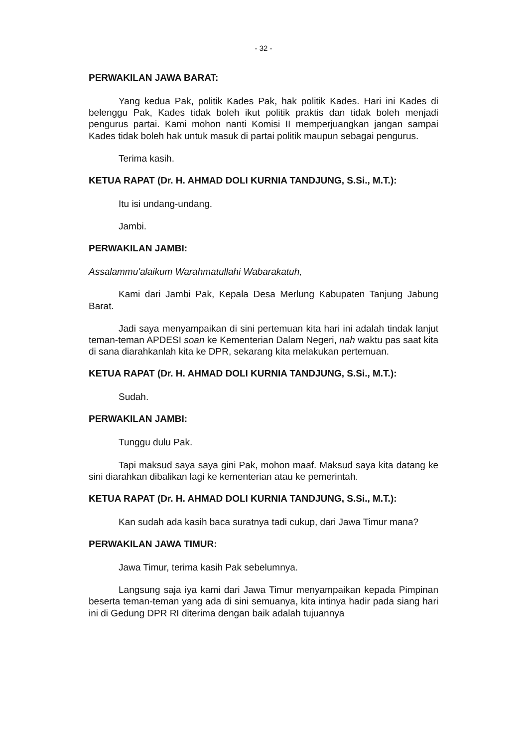- 32 -
PERWAKILAN JAWA BARAT:
Yang kedua Pak, politik Kades Pak, hak politik Kades. Hari ini Kades di belenggu Pak, Kades tidak boleh ikut politik praktis dan tidak boleh menjadi pengurus partai. Kami mohon nanti Komisi II memperjuangkan jangan sampai Kades tidak boleh hak untuk masuk di partai politik maupun sebagai pengurus.
Terima kasih.
KETUA RAPAT (Dr. H. AHMAD DOLI KURNIA TANDJUNG, S.Si., M.T.):
Itu isi undang-undang.
Jambi.
PERWAKILAN JAMBI:
Assalammu'alaikum Warahmatullahi Wabarakatuh,
Kami dari Jambi Pak, Kepala Desa Merlung Kabupaten Tanjung Jabung Barat.
Jadi saya menyampaikan di sini pertemuan kita hari ini adalah tindak lanjut teman-teman APDESI soan ke Kementerian Dalam Negeri, nah waktu pas saat kita di sana diarahkanlah kita ke DPR, sekarang kita melakukan pertemuan.
KETUA RAPAT (Dr. H. AHMAD DOLI KURNIA TANDJUNG, S.Si., M.T.):
Sudah.
PERWAKILAN JAMBI:
Tunggu dulu Pak.
Tapi maksud saya saya gini Pak, mohon maaf. Maksud saya kita datang ke sini diarahkan dibalikan lagi ke kementerian atau ke pemerintah.
KETUA RAPAT (Dr. H. AHMAD DOLI KURNIA TANDJUNG, S.Si., M.T.):
Kan sudah ada kasih baca suratnya tadi cukup, dari Jawa Timur mana?
PERWAKILAN JAWA TIMUR:
Jawa Timur, terima kasih Pak sebelumnya.
Langsung saja iya kami dari Jawa Timur menyampaikan kepada Pimpinan beserta teman-teman yang ada di sini semuanya, kita intinya hadir pada siang hari ini di Gedung DPR RI diterima dengan baik adalah tujuannya